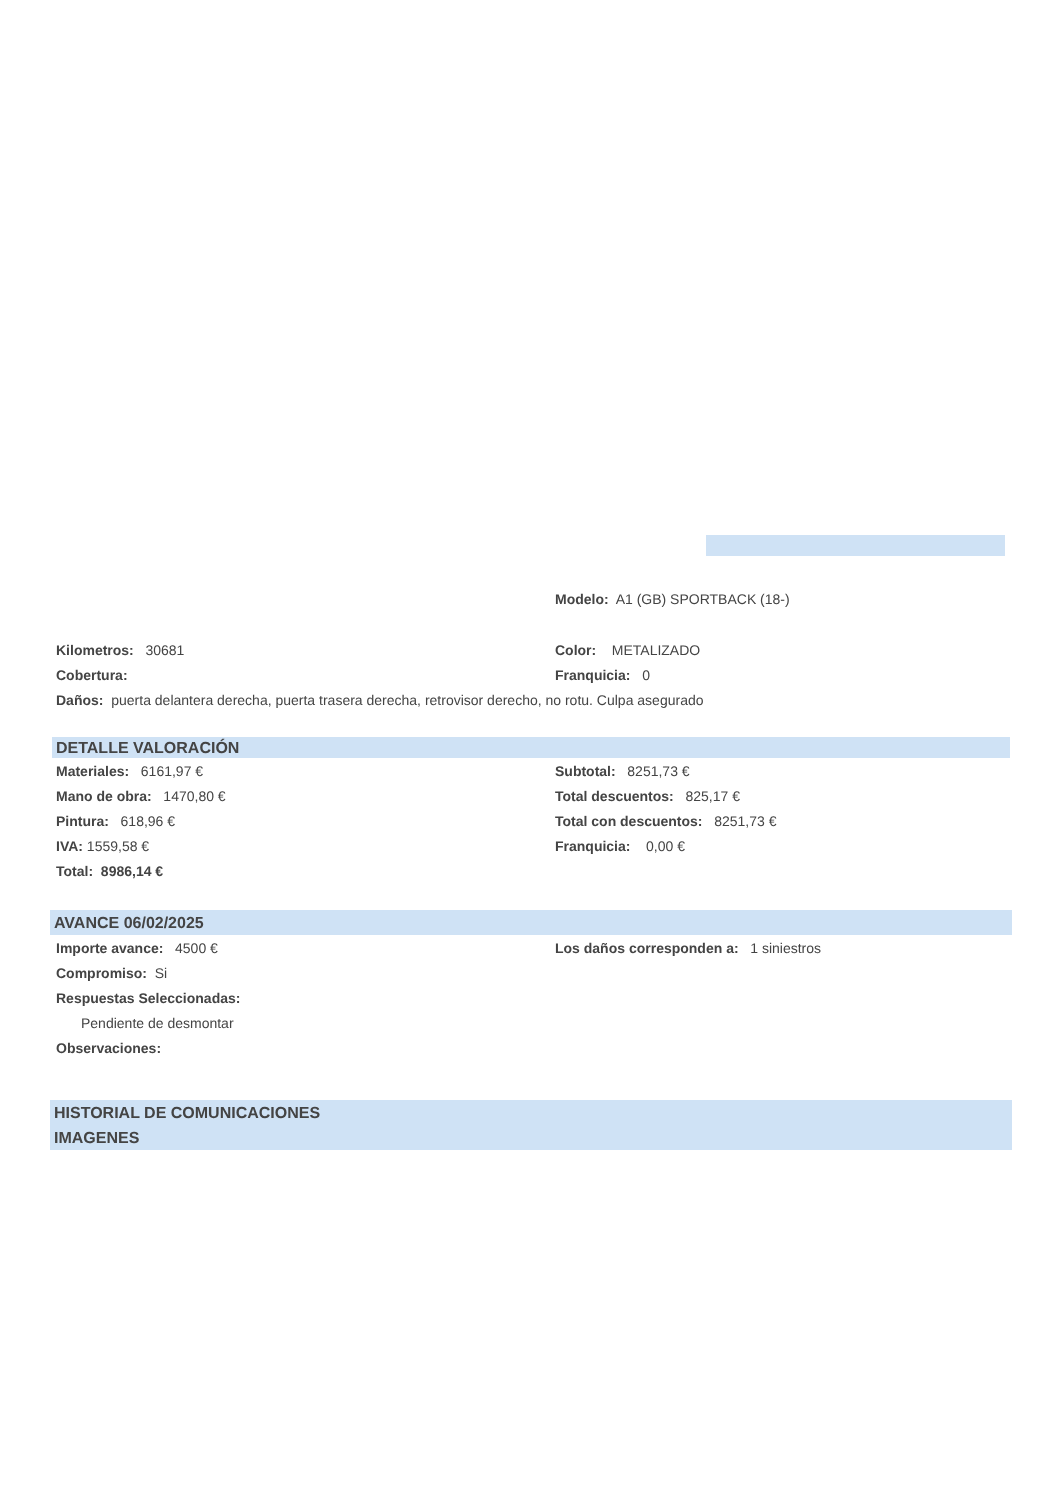Modelo: A1 (GB) SPORTBACK (18-)
Kilometros: 30681 Color: METALIZADO
Cobertura: Franquicia: 0
Daños: puerta delantera derecha, puerta trasera derecha, retrovisor derecho, no rotu. Culpa asegurado
DETALLE VALORACIÓN
Materiales: 6161,97 € Subtotal: 8251,73 €
Mano de obra: 1470,80 € Total descuentos: 825,17 €
Pintura: 618,96 €
Total con descuentos: 8251,73 €
IVA: 1559,58 € Franquicia: 0,00 €
Total: 8986,14 €
AVANCE 06/02/2025
Importe avance: 4500 €
Los daños corresponden a: 1 siniestros
Compromiso: Si
Respuestas Seleccionadas:
Pendiente de desmontar
Observaciones:
HISTORIAL DE COMUNICACIONES
IMAGENES